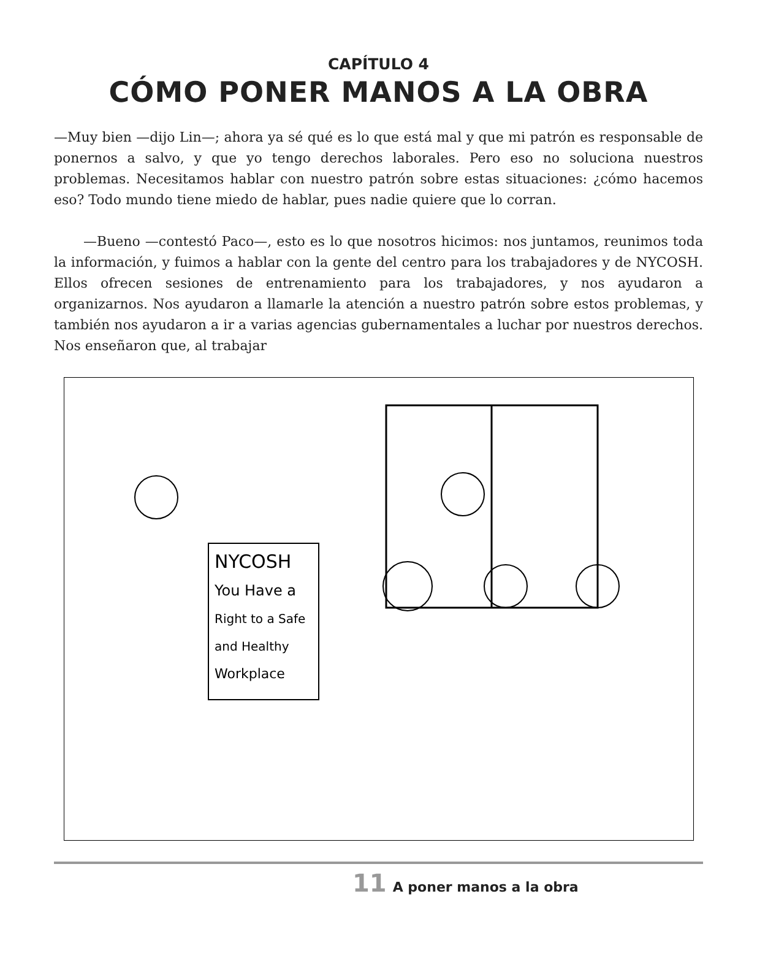CAPÍTULO 4
CÓMO PONER MANOS A LA OBRA
—Muy bien —dijo Lin—; ahora ya sé qué es lo que está mal y que mi patrón es responsable de ponernos a salvo, y que yo tengo derechos laborales. Pero eso no soluciona nuestros problemas. Necesitamos hablar con nuestro patrón sobre estas situaciones: ¿cómo hacemos eso? Todo mundo tiene miedo de hablar, pues nadie quiere que lo corran.
—Bueno —contestó Paco—, esto es lo que nosotros hicimos: nos juntamos, reunimos toda la información, y fuimos a hablar con la gente del centro para los trabajadores y de NYCOSH. Ellos ofrecen sesiones de entrenamiento para los trabajadores, y nos ayudaron a organizarnos. Nos ayudaron a llamarle la atención a nuestro patrón sobre estos problemas, y también nos ayudaron a ir a varias agencias gubernamentales a luchar por nuestros derechos. Nos enseñaron que, al trabajar
NYCOSH
You Have a
Right to a Safe
and Healthy
Workplace
11 A poner manos a la obra